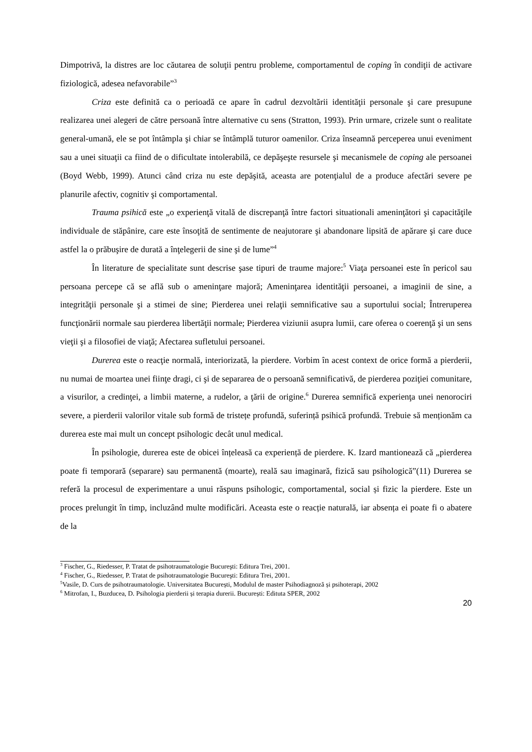Dimpotrivă, la distres are loc căutarea de soluţii pentru probleme, comportamentul de coping în condiţii de activare fiziologică, adesea nefavorabile”<sup>3</sup>
Criza este definită ca o perioadă ce apare în cadrul dezvoltării identităţii personale şi care presupune realizarea unei alegeri de către persoană între alternative cu sens (Stratton, 1993). Prin urmare, crizele sunt o realitate general-umană, ele se pot întâmpla şi chiar se întâmplă tuturor oamenilor. Criza înseamnă perceperea unui eveniment sau a unei situaţii ca fiind de o dificultate intolerabilă, ce depăşeşte resursele şi mecanismele de coping ale persoanei (Boyd Webb, 1999). Atunci când criza nu este depăşită, aceasta are potenţialul de a produce afectări severe pe planurile afectiv, cognitiv şi comportamental.
Trauma psihică este „o experienţă vitală de discrepanţă între factori situationali ameninţători şi capacităţile individuale de stăpânire, care este însoţită de sentimente de neajutorare şi abandonare lipsită de apărare şi care duce astfel la o prăbuşire de durată a înţelegerii de sine şi de lume”<sup>4</sup>
În literature de specialitate sunt descrise şase tipuri de traume majore:<sup>5</sup> Viaţa persoanei este în pericol sau persoana percepe că se află sub o ameninţare majoră; Ameninţarea identităţii persoanei, a imaginii de sine, a integrităţii personale şi a stimei de sine; Pierderea unei relaţii semnificative sau a suportului social; Întreruperea funcţionării normale sau pierderea libertăţii normale; Pierderea viziunii asupra lumii, care oferea o coerenţă şi un sens vieţii şi a filosofiei de viaţă; Afectarea sufletului persoanei.
Durerea este o reacţie normală, interiorizată, la pierdere. Vorbim în acest context de orice formă a pierderii, nu numai de moartea unei fiinţe dragi, ci şi de separarea de o persoană semnificativă, de pierderea poziţiei comunitare, a visurilor, a credinţei, a limbii materne, a rudelor, a ţării de origine.<sup>6</sup> Durerea semnifică experienţa unei nenorociri severe, a pierderii valorilor vitale sub formă de tristețe profundă, suferință psihică profundă. Trebuie să menționăm ca durerea este mai mult un concept psihologic decât unul medical.
În psihologie, durerea este de obicei înțeleasă ca experiență de pierdere. K. Izard mantionează că „pierderea poate fi temporară (separare) sau permanentă (moarte), reală sau imaginară, fizică sau psihologică”(11) Durerea se referă la procesul de experimentare a unui răspuns psihologic, comportamental, social și fizic la pierdere. Este un proces prelungit în timp, incluzând multe modificări. Aceasta este o reacție naturală, iar absența ei poate fi o abatere de la
<sup>3</sup> Fischer, G., Riedesser, P. Tratat de psihotraumatologie Bucureşti: Editura Trei, 2001.
<sup>4</sup> Fischer, G., Riedesser, P. Tratat de psihotraumatologie Bucureşti: Editura Trei, 2001.
<sup>5</sup> Vasile, D. Curs de psihotraumatologie. Universitatea București, Modulul de master Psihodiagnoză și psihoterapi, 2002
<sup>6</sup> Mitrofan, I., Buzducea, D. Psihologia pierderii și terapia durerii. București: Edituta SPER, 2002
20